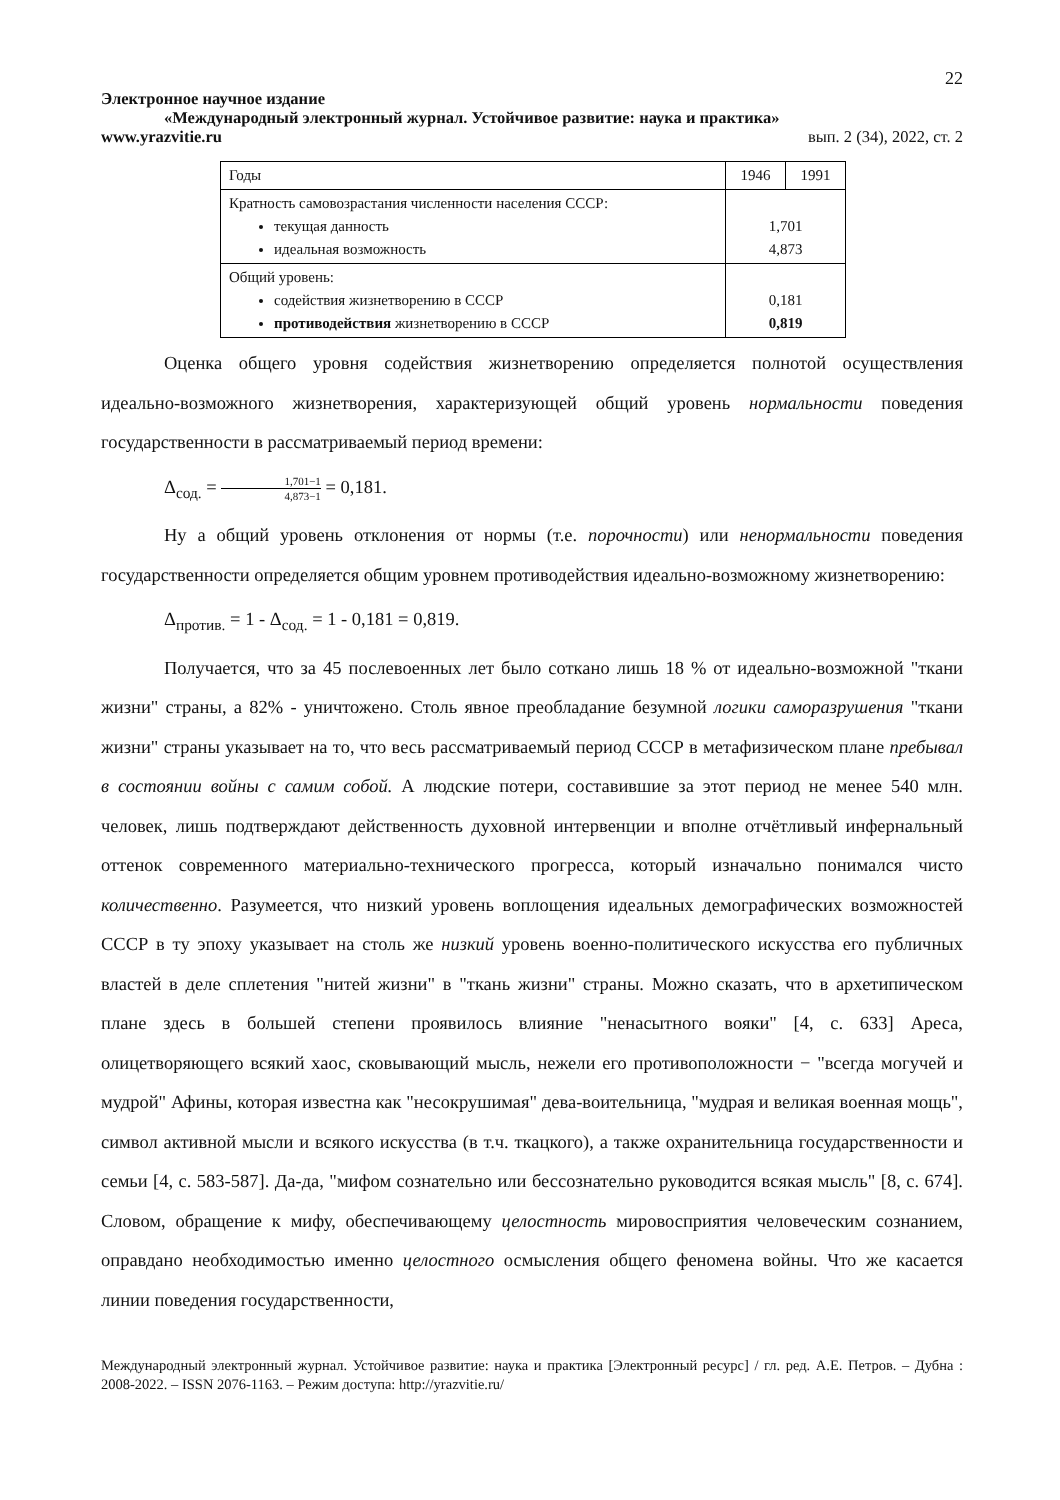22
Электронное научное издание
«Международный электронный журнал. Устойчивое развитие: наука и практика»
www.yrazvitie.ru вып. 2 (34), 2022, ст. 2
| Годы | 1946 | 1991 |
| --- | --- | --- |
| Кратность самовозрастания численности населения СССР: текущая данность идеальная возможность | 1,701 4,873 | |
| Общий уровень: содействия жизнетворению в СССР противодействия жизнетворению в СССР | 0,181 0,819 | |
Оценка общего уровня содействия жизнетворению определяется полнотой осуществления идеально-возможного жизнетворения, характеризующей общий уровень нормальности поведения государственности в рассматриваемый период времени:
Δ<sub>сод.</sub> = 1,701−1 4,873−1 = 0,181.
Ну а общий уровень отклонения от нормы (т.е. порочности) или ненормальности поведения государственности определяется общим уровнем противодействия идеально-возможному жизнетворению:
Δ<sub>против.</sub> = 1 - Δ<sub>сод.</sub> = 1 - 0,181 = 0,819.
Получается, что за 45 послевоенных лет было соткано лишь 18 % от идеально-возможной "ткани жизни" страны, а 82% - уничтожено. Столь явное преобладание безумной логики саморазрушения "ткани жизни" страны указывает на то, что весь рассматриваемый период СССР в метафизическом плане пребывал в состоянии войны с самим собой. А людские потери, составившие за этот период не менее 540 млн. человек, лишь подтверждают действенность духовной интервенции и вполне отчётливый инфернальный оттенок современного материально-технического прогресса, который изначально понимался чисто количественно. Разумеется, что низкий уровень воплощения идеальных демографических возможностей СССР в ту эпоху указывает на столь же низкий уровень военно-политического искусства его публичных властей в деле сплетения "нитей жизни" в "ткань жизни" страны. Можно сказать, что в архетипическом плане здесь в большей степени проявилось влияние "ненасытного вояки" [4, с. 633] Ареса, олицетворяющего всякий хаос, сковывающий мысль, нежели его противоположности − "всегда могучей и мудрой" Афины, которая известна как "несокрушимая" дева-воительница, "мудрая и великая военная мощь", символ активной мысли и всякого искусства (в т.ч. ткацкого), а также охранительница государственности и семьи [4, с. 583-587]. Да-да, "мифом сознательно или бессознательно руководится всякая мысль" [8, с. 674]. Словом, обращение к мифу, обеспечивающему целостность мировосприятия человеческим сознанием, оправдано необходимостью именно целостного осмысления общего феномена войны. Что же касается линии поведения государственности,
Международный электронный журнал. Устойчивое развитие: наука и практика [Электронный ресурс] / гл. ред. А.Е. Петров. – Дубна : 2008-2022. – ISSN 2076-1163. – Режим доступа: http://yrazvitie.ru/